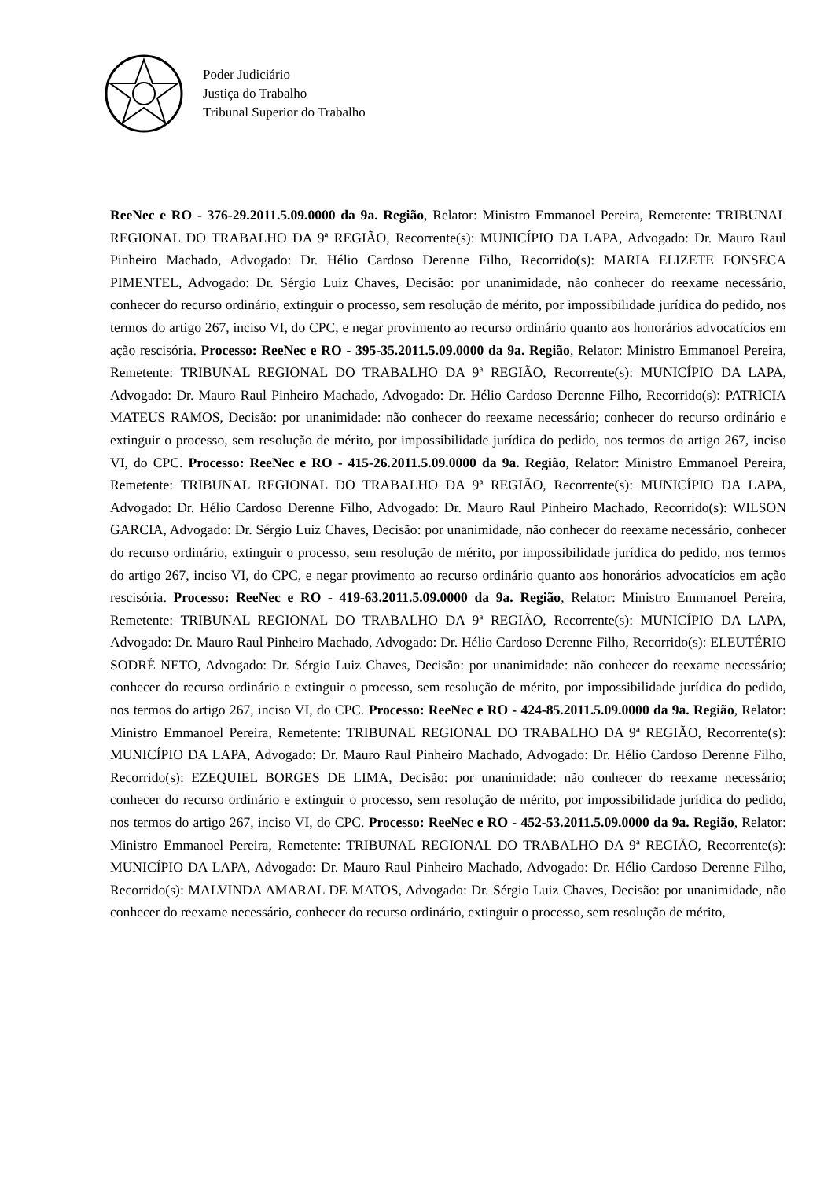Poder Judiciário
Justiça do Trabalho
Tribunal Superior do Trabalho
ReeNec e RO - 376-29.2011.5.09.0000 da 9a. Região, Relator: Ministro Emmanoel Pereira, Remetente: TRIBUNAL REGIONAL DO TRABALHO DA 9ª REGIÃO, Recorrente(s): MUNICÍPIO DA LAPA, Advogado: Dr. Mauro Raul Pinheiro Machado, Advogado: Dr. Hélio Cardoso Derenne Filho, Recorrido(s): MARIA ELIZETE FONSECA PIMENTEL, Advogado: Dr. Sérgio Luiz Chaves, Decisão: por unanimidade, não conhecer do reexame necessário, conhecer do recurso ordinário, extinguir o processo, sem resolução de mérito, por impossibilidade jurídica do pedido, nos termos do artigo 267, inciso VI, do CPC, e negar provimento ao recurso ordinário quanto aos honorários advocatícios em ação rescisória. Processo: ReeNec e RO - 395-35.2011.5.09.0000 da 9a. Região, Relator: Ministro Emmanoel Pereira, Remetente: TRIBUNAL REGIONAL DO TRABALHO DA 9ª REGIÃO, Recorrente(s): MUNICÍPIO DA LAPA, Advogado: Dr. Mauro Raul Pinheiro Machado, Advogado: Dr. Hélio Cardoso Derenne Filho, Recorrido(s): PATRICIA MATEUS RAMOS, Decisão: por unanimidade: não conhecer do reexame necessário; conhecer do recurso ordinário e extinguir o processo, sem resolução de mérito, por impossibilidade jurídica do pedido, nos termos do artigo 267, inciso VI, do CPC. Processo: ReeNec e RO - 415-26.2011.5.09.0000 da 9a. Região, Relator: Ministro Emmanoel Pereira, Remetente: TRIBUNAL REGIONAL DO TRABALHO DA 9ª REGIÃO, Recorrente(s): MUNICÍPIO DA LAPA, Advogado: Dr. Hélio Cardoso Derenne Filho, Advogado: Dr. Mauro Raul Pinheiro Machado, Recorrido(s): WILSON GARCIA, Advogado: Dr. Sérgio Luiz Chaves, Decisão: por unanimidade, não conhecer do reexame necessário, conhecer do recurso ordinário, extinguir o processo, sem resolução de mérito, por impossibilidade jurídica do pedido, nos termos do artigo 267, inciso VI, do CPC, e negar provimento ao recurso ordinário quanto aos honorários advocatícios em ação rescisória. Processo: ReeNec e RO - 419-63.2011.5.09.0000 da 9a. Região, Relator: Ministro Emmanoel Pereira, Remetente: TRIBUNAL REGIONAL DO TRABALHO DA 9ª REGIÃO, Recorrente(s): MUNICÍPIO DA LAPA, Advogado: Dr. Mauro Raul Pinheiro Machado, Advogado: Dr. Hélio Cardoso Derenne Filho, Recorrido(s): ELEUTÉRIO SODRÉ NETO, Advogado: Dr. Sérgio Luiz Chaves, Decisão: por unanimidade: não conhecer do reexame necessário; conhecer do recurso ordinário e extinguir o processo, sem resolução de mérito, por impossibilidade jurídica do pedido, nos termos do artigo 267, inciso VI, do CPC. Processo: ReeNec e RO - 424-85.2011.5.09.0000 da 9a. Região, Relator: Ministro Emmanoel Pereira, Remetente: TRIBUNAL REGIONAL DO TRABALHO DA 9ª REGIÃO, Recorrente(s): MUNICÍPIO DA LAPA, Advogado: Dr. Mauro Raul Pinheiro Machado, Advogado: Dr. Hélio Cardoso Derenne Filho, Recorrido(s): EZEQUIEL BORGES DE LIMA, Decisão: por unanimidade: não conhecer do reexame necessário; conhecer do recurso ordinário e extinguir o processo, sem resolução de mérito, por impossibilidade jurídica do pedido, nos termos do artigo 267, inciso VI, do CPC. Processo: ReeNec e RO - 452-53.2011.5.09.0000 da 9a. Região, Relator: Ministro Emmanoel Pereira, Remetente: TRIBUNAL REGIONAL DO TRABALHO DA 9ª REGIÃO, Recorrente(s): MUNICÍPIO DA LAPA, Advogado: Dr. Mauro Raul Pinheiro Machado, Advogado: Dr. Hélio Cardoso Derenne Filho, Recorrido(s): MALVINDA AMARAL DE MATOS, Advogado: Dr. Sérgio Luiz Chaves, Decisão: por unanimidade, não conhecer do reexame necessário, conhecer do recurso ordinário, extinguir o processo, sem resolução de mérito,